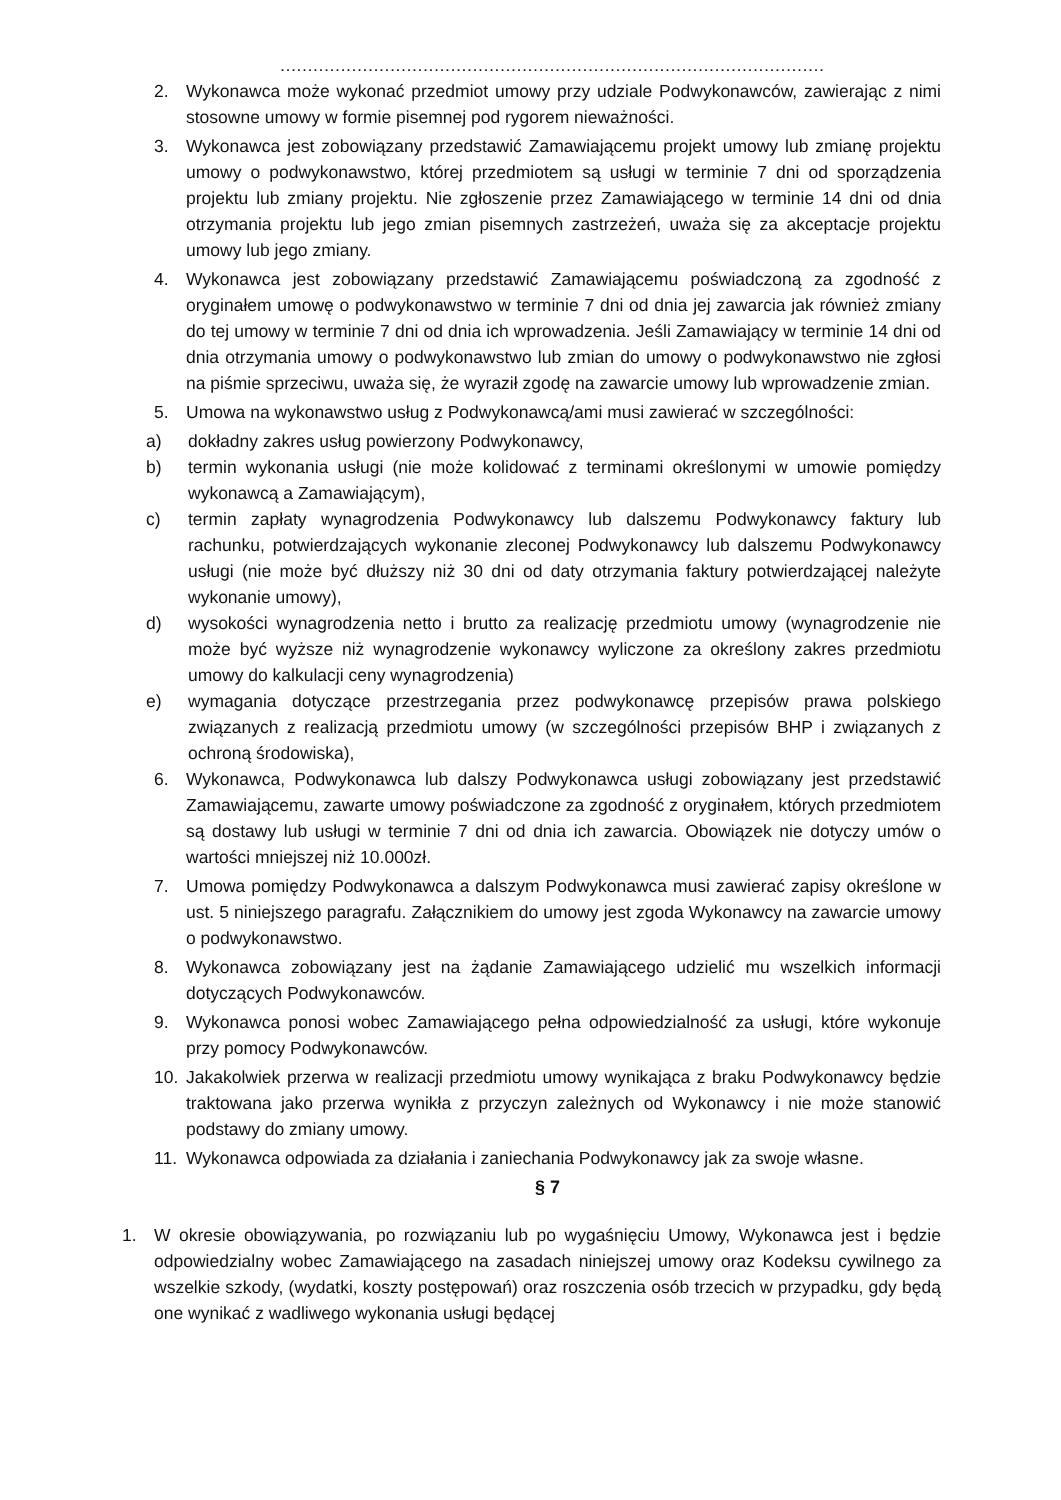………………………………………………………………………………………
2. Wykonawca może wykonać przedmiot umowy przy udziale Podwykonawców, zawierając z nimi stosowne umowy w formie pisemnej pod rygorem nieważności.
3. Wykonawca jest zobowiązany przedstawić Zamawiającemu projekt umowy lub zmianę projektu umowy o podwykonawstwo, której przedmiotem są usługi w terminie 7 dni od sporządzenia projektu lub zmiany projektu. Nie zgłoszenie przez Zamawiającego w terminie 14 dni od dnia otrzymania projektu lub jego zmian pisemnych zastrzeżeń, uważa się za akceptacje projektu umowy lub jego zmiany.
4. Wykonawca jest zobowiązany przedstawić Zamawiającemu poświadczoną za zgodność z oryginałem umowę o podwykonawstwo w terminie 7 dni od dnia jej zawarcia jak również zmiany do tej umowy w terminie 7 dni od dnia ich wprowadzenia. Jeśli Zamawiający w terminie 14 dni od dnia otrzymania umowy o podwykonawstwo lub zmian do umowy o podwykonawstwo nie zgłosi na piśmie sprzeciwu, uważa się, że wyraził zgodę na zawarcie umowy lub wprowadzenie zmian.
5. Umowa na wykonawstwo usług z Podwykonawcą/ami musi zawierać w szczególności:
a) dokładny zakres usług powierzony Podwykonawcy,
b) termin wykonania usługi (nie może kolidować z terminami określonymi w umowie pomiędzy wykonawcą a Zamawiającym),
c) termin zapłaty wynagrodzenia Podwykonawcy lub dalszemu Podwykonawcy faktury lub rachunku, potwierdzających wykonanie zleconej Podwykonawcy lub dalszemu Podwykonawcy usługi (nie może być dłuższy niż 30 dni od daty otrzymania faktury potwierdzającej należyte wykonanie umowy),
d) wysokości wynagrodzenia netto i brutto za realizację przedmiotu umowy (wynagrodzenie nie może być wyższe niż wynagrodzenie wykonawcy wyliczone za określony zakres przedmiotu umowy do kalkulacji ceny wynagrodzenia)
e) wymagania dotyczące przestrzegania przez podwykonawcę przepisów prawa polskiego związanych z realizacją przedmiotu umowy (w szczególności przepisów BHP i związanych z ochroną środowiska),
6. Wykonawca, Podwykonawca lub dalszy Podwykonawca usługi zobowiązany jest przedstawić Zamawiającemu, zawarte umowy poświadczone za zgodność z oryginałem, których przedmiotem są dostawy lub usługi w terminie 7 dni od dnia ich zawarcia. Obowiązek nie dotyczy umów o wartości mniejszej niż 10.000zł.
7. Umowa pomiędzy Podwykonawca a dalszym Podwykonawca musi zawierać zapisy określone w ust. 5 niniejszego paragrafu. Załącznikiem do umowy jest zgoda Wykonawcy na zawarcie umowy o podwykonawstwo.
8. Wykonawca zobowiązany jest na żądanie Zamawiającego udzielić mu wszelkich informacji dotyczących Podwykonawców.
9. Wykonawca ponosi wobec Zamawiającego pełna odpowiedzialność za usługi, które wykonuje przy pomocy Podwykonawców.
10. Jakakolwiek przerwa w realizacji przedmiotu umowy wynikająca z braku Podwykonawcy będzie traktowana jako przerwa wynikła z przyczyn zależnych od Wykonawcy i nie może stanowić podstawy do zmiany umowy.
11. Wykonawca odpowiada za działania i zaniechania Podwykonawcy jak za swoje własne.
§ 7
1. W okresie obowiązywania, po rozwiązaniu lub po wygaśnięciu Umowy, Wykonawca jest i będzie odpowiedzialny wobec Zamawiającego na zasadach niniejszej umowy oraz Kodeksu cywilnego za wszelkie szkody, (wydatki, koszty postępowań) oraz roszczenia osób trzecich w przypadku, gdy będą one wynikać z wadliwego wykonania usługi będącej